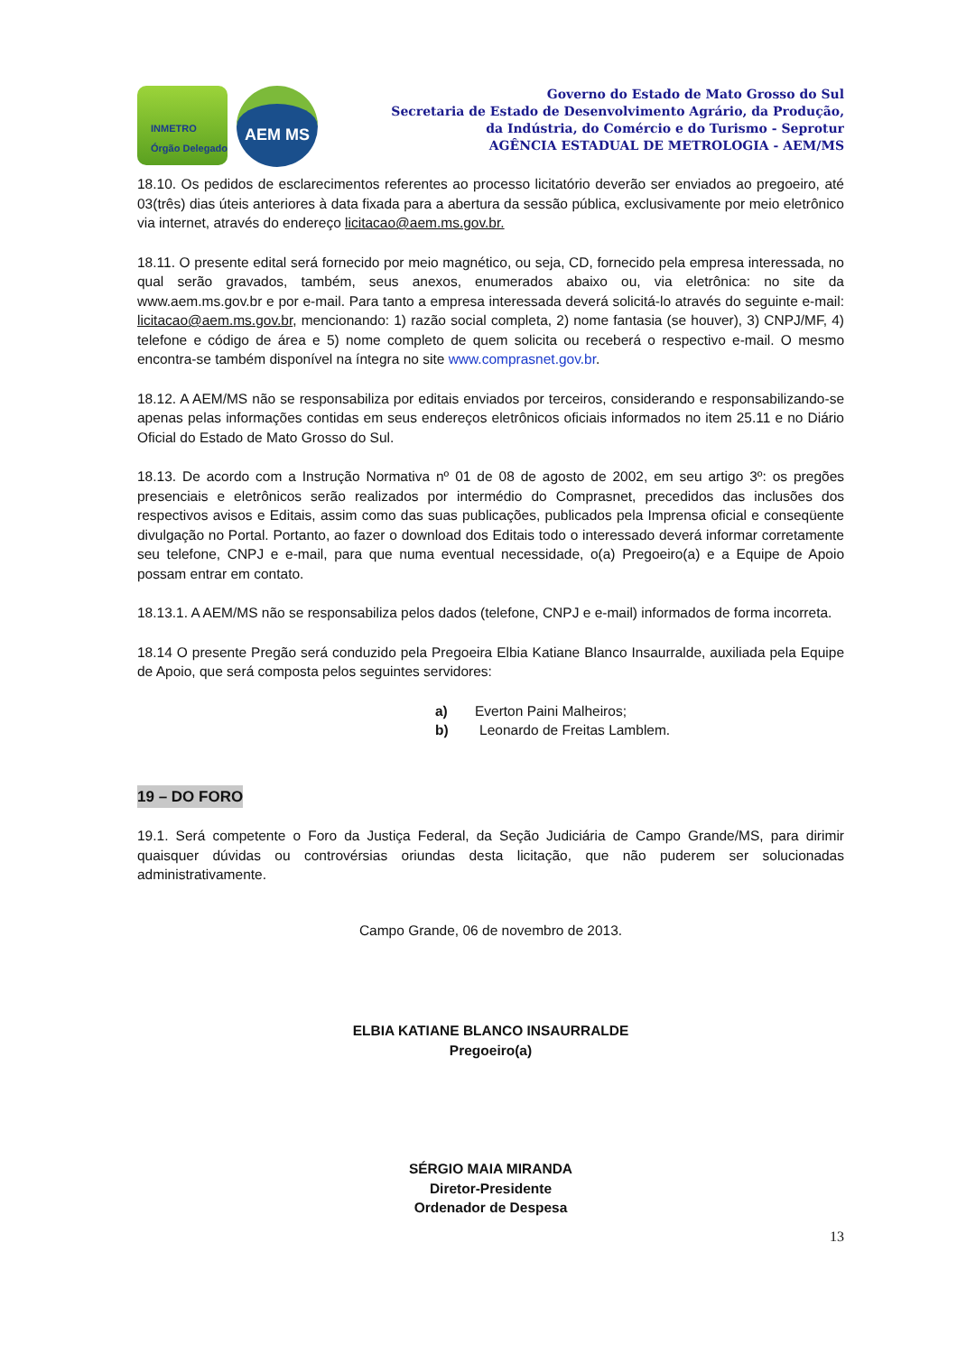INMETRO Órgão Delegado
AEM MS
Governo do Estado de Mato Grosso do Sul
Secretaria de Estado de Desenvolvimento Agrário, da Produção,
da Indústria, do Comércio e do Turismo - Seprotur
AGÊNCIA ESTADUAL DE METROLOGIA - AEM/MS
18.10. Os pedidos de esclarecimentos referentes ao processo licitatório deverão ser enviados ao pregoeiro, até 03(três) dias úteis anteriores à data fixada para a abertura da sessão pública, exclusivamente por meio eletrônico via internet, através do endereço licitacao@aem.ms.gov.br.
18.11. O presente edital será fornecido por meio magnético, ou seja, CD, fornecido pela empresa interessada, no qual serão gravados, também, seus anexos, enumerados abaixo ou, via eletrônica: no site da www.aem.ms.gov.br e por e-mail. Para tanto a empresa interessada deverá solicitá-lo através do seguinte e-mail: licitacao@aem.ms.gov.br, mencionando: 1) razão social completa, 2) nome fantasia (se houver), 3) CNPJ/MF, 4) telefone e código de área e 5) nome completo de quem solicita ou receberá o respectivo e-mail. O mesmo encontra-se também disponível na íntegra no site www.comprasnet.gov.br.
18.12. A AEM/MS não se responsabiliza por editais enviados por terceiros, considerando e responsabilizando-se apenas pelas informações contidas em seus endereços eletrônicos oficiais informados no item 25.11 e no Diário Oficial do Estado de Mato Grosso do Sul.
18.13. De acordo com a Instrução Normativa nº 01 de 08 de agosto de 2002, em seu artigo 3º: os pregões presenciais e eletrônicos serão realizados por intermédio do Comprasnet, precedidos das inclusões dos respectivos avisos e Editais, assim como das suas publicações, publicados pela Imprensa oficial e conseqüente divulgação no Portal. Portanto, ao fazer o download dos Editais todo o interessado deverá informar corretamente seu telefone, CNPJ e e-mail, para que numa eventual necessidade, o(a) Pregoeiro(a) e a Equipe de Apoio possam entrar em contato.
18.13.1. A AEM/MS não se responsabiliza pelos dados (telefone, CNPJ e e-mail) informados de forma incorreta.
18.14 O presente Pregão será conduzido pela Pregoeira Elbia Katiane Blanco Insaurralde, auxiliada pela Equipe de Apoio, que será composta pelos seguintes servidores:
a) Everton Paini Malheiros;
b) Leonardo de Freitas Lamblem.
19 – DO FORO
19.1. Será competente o Foro da Justiça Federal, da Seção Judiciária de Campo Grande/MS, para dirimir quaisquer dúvidas ou controvérsias oriundas desta licitação, que não puderem ser solucionadas administrativamente.
Campo Grande, 06 de novembro de 2013.
ELBIA KATIANE BLANCO INSAURRALDE
Pregoeiro(a)
SÉRGIO MAIA MIRANDA
Diretor-Presidente
Ordenador de Despesa
13